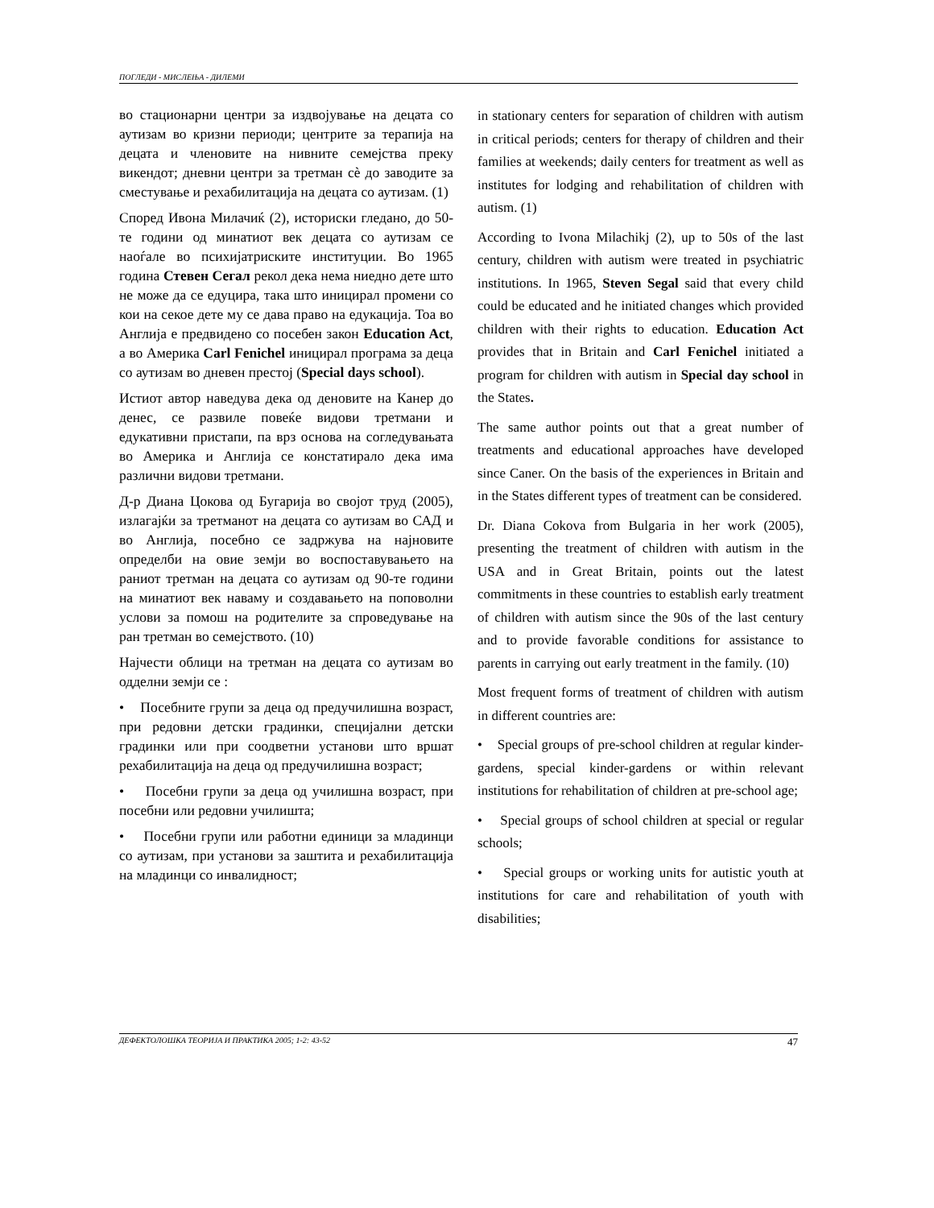ПОГЛЕДИ - МИСЛЕЊА - ДИЛЕМИ
во стационарни центри за издвојување на децата со аутизам во кризни периоди; центрите за терапија на децата и членовите на нивните семејства преку викендот; дневни центри за третман сè до заводите за сместување и рехабилитација на децата со аутизам. (1)
Според Ивона Милачиќ (2), историски гледано, до 50-те години од минатиот век децата со аутизам се наоѓале во психијатриските институции. Во 1965 година Стевен Сегал рекол дека нема ниедно дете што не може да се едуцира, така што иницирал промени со кои на секое дете му се дава право на едукација. Тоа во Англија е предвидено со посебен закон Education Act, а во Америка Carl Fenichel иницирал програма за деца со аутизам во дневен престој (Special days school).
Истиот автор наведува дека од деновите на Канер до денес, се развиле повеќе видови третмани и едукативни пристапи, па врз основа на согледувањата во Америка и Англија се констатирало дека има различни видови третмани.
Д-р Диана Цокова од Бугарија во својот труд (2005), излагајќи за третманот на децата со аутизам во САД и во Англија, посебно се задржува на најновите определби на овие земји во воспоставувањето на раниот третман на децата со аутизам од 90-те години на минатиот век наваму и создавањето на поповолни услови за помош на родителите за спроведување на ран третман во семејството. (10)
Најчести облици на третман на децата со аутизам во одделни земји се :
• Посебните групи за деца од предучилишна возраст, при редовни детски градинки, специјални детски градинки или при соодветни установи што вршат рехабилитација на деца од предучилишна возраст;
• Посебни групи за деца од училишна возраст, при посебни или редовни училишта;
• Посебни групи или работни единици за младинци со аутизам, при установи за заштита и рехабилитација на младинци со инвалидност;
in stationary centers for separation of children with autism in critical periods; centers for therapy of children and their families at weekends; daily centers for treatment as well as institutes for lodging and rehabilitation of children with autism. (1)
According to Ivona Milachikj (2), up to 50s of the last century, children with autism were treated in psychiatric institutions. In 1965, Steven Segal said that every child could be educated and he initiated changes which provided children with their rights to education. Education Act provides that in Britain and Carl Fenichel initiated a program for children with autism in Special day school in the States.
The same author points out that a great number of treatments and educational approaches have developed since Caner. On the basis of the experiences in Britain and in the States different types of treatment can be considered.
Dr. Diana Cokova from Bulgaria in her work (2005), presenting the treatment of children with autism in the USA and in Great Britain, points out the latest commitments in these countries to establish early treatment of children with autism since the 90s of the last century and to provide favorable conditions for assistance to parents in carrying out early treatment in the family. (10)
Most frequent forms of treatment of children with autism in different countries are:
• Special groups of pre-school children at regular kinder-gardens, special kinder-gardens or within relevant institutions for rehabilitation of children at pre-school age;
• Special groups of school children at special or regular schools;
• Special groups or working units for autistic youth at institutions for care and rehabilitation of youth with disabilities;
ДЕФЕКТОЛОШКА ТЕОРИЈА И ПРАКТИКА 2005; 1-2: 43-52 47